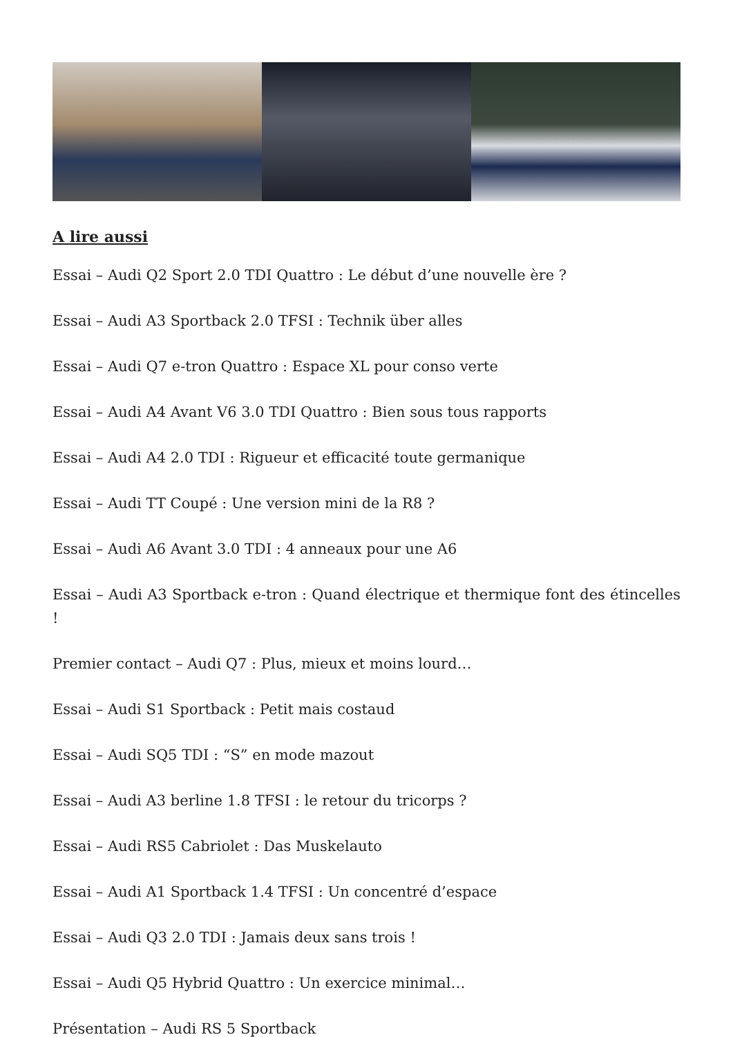A lire aussi
Essai – Audi Q2 Sport 2.0 TDI Quattro : Le début d’une nouvelle ère ?
Essai – Audi A3 Sportback 2.0 TFSI : Technik über alles
Essai – Audi Q7 e-tron Quattro : Espace XL pour conso verte
Essai – Audi A4 Avant V6 3.0 TDI Quattro : Bien sous tous rapports
Essai – Audi A4 2.0 TDI : Rigueur et efficacité toute germanique
Essai – Audi TT Coupé : Une version mini de la R8 ?
Essai – Audi A6 Avant 3.0 TDI : 4 anneaux pour une A6
Essai – Audi A3 Sportback e-tron : Quand électrique et thermique font des étincelles !
Premier contact – Audi Q7 : Plus, mieux et moins lourd…
Essai – Audi S1 Sportback : Petit mais costaud
Essai – Audi SQ5 TDI : “S” en mode mazout
Essai – Audi A3 berline 1.8 TFSI : le retour du tricorps ?
Essai – Audi RS5 Cabriolet : Das Muskelauto
Essai – Audi A1 Sportback 1.4 TFSI : Un concentré d’espace
Essai – Audi Q3 2.0 TDI : Jamais deux sans trois !
Essai – Audi Q5 Hybrid Quattro : Un exercice minimal…
Présentation – Audi RS 5 Sportback